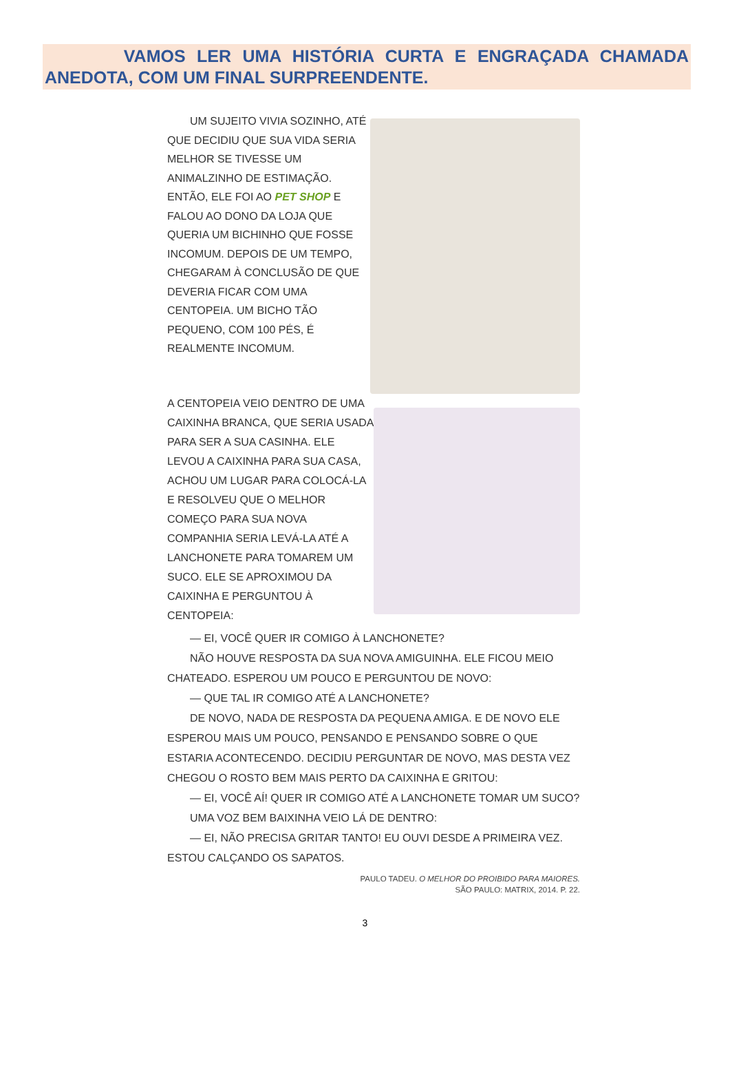VAMOS LER UMA HISTÓRIA CURTA E ENGRAÇADA CHAMADA ANEDOTA, COM UM FINAL SURPREENDENTE.
UM SUJEITO VIVIA SOZINHO, ATÉ QUE DECIDIU QUE SUA VIDA SERIA MELHOR SE TIVESSE UM ANIMALZINHO DE ESTIMAÇÃO. ENTÃO, ELE FOI AO PET SHOP E FALOU AO DONO DA LOJA QUE QUERIA UM BICHINHO QUE FOSSE INCOMUM. DEPOIS DE UM TEMPO, CHEGARAM À CONCLUSÃO DE QUE DEVERIA FICAR COM UMA CENTOPEIA. UM BICHO TÃO PEQUENO, COM 100 PÉS, É REALMENTE INCOMUM.
A CENTOPEIA VEIO DENTRO DE UMA CAIXINHA BRANCA, QUE SERIA USADA PARA SER A SUA CASINHA. ELE LEVOU A CAIXINHA PARA SUA CASA, ACHOU UM LUGAR PARA COLOCÁ-LA E RESOLVEU QUE O MELHOR COMEÇO PARA SUA NOVA COMPANHIA SERIA LEVÁ-LA ATÉ A LANCHONETE PARA TOMAREM UM SUCO. ELE SE APROXIMOU DA CAIXINHA E PERGUNTOU À CENTOPEIA:
— EI, VOCÊ QUER IR COMIGO À LANCHONETE?
NÃO HOUVE RESPOSTA DA SUA NOVA AMIGUINHA. ELE FICOU MEIO CHATEADO. ESPEROU UM POUCO E PERGUNTOU DE NOVO:
— QUE TAL IR COMIGO ATÉ A LANCHONETE?
DE NOVO, NADA DE RESPOSTA DA PEQUENA AMIGA. E DE NOVO ELE ESPEROU MAIS UM POUCO, PENSANDO E PENSANDO SOBRE O QUE ESTARIA ACONTECENDO. DECIDIU PERGUNTAR DE NOVO, MAS DESTA VEZ CHEGOU O ROSTO BEM MAIS PERTO DA CAIXINHA E GRITOU:
— EI, VOCÊ AÍ! QUER IR COMIGO ATÉ A LANCHONETE TOMAR UM SUCO?
UMA VOZ BEM BAIXINHA VEIO LÁ DE DENTRO:
— EI, NÃO PRECISA GRITAR TANTO! EU OUVI DESDE A PRIMEIRA VEZ. ESTOU CALÇANDO OS SAPATOS.
PAULO TADEU. O MELHOR DO PROIBIDO PARA MAIORES.
SÃO PAULO: MATRIX, 2014. P. 22.
3